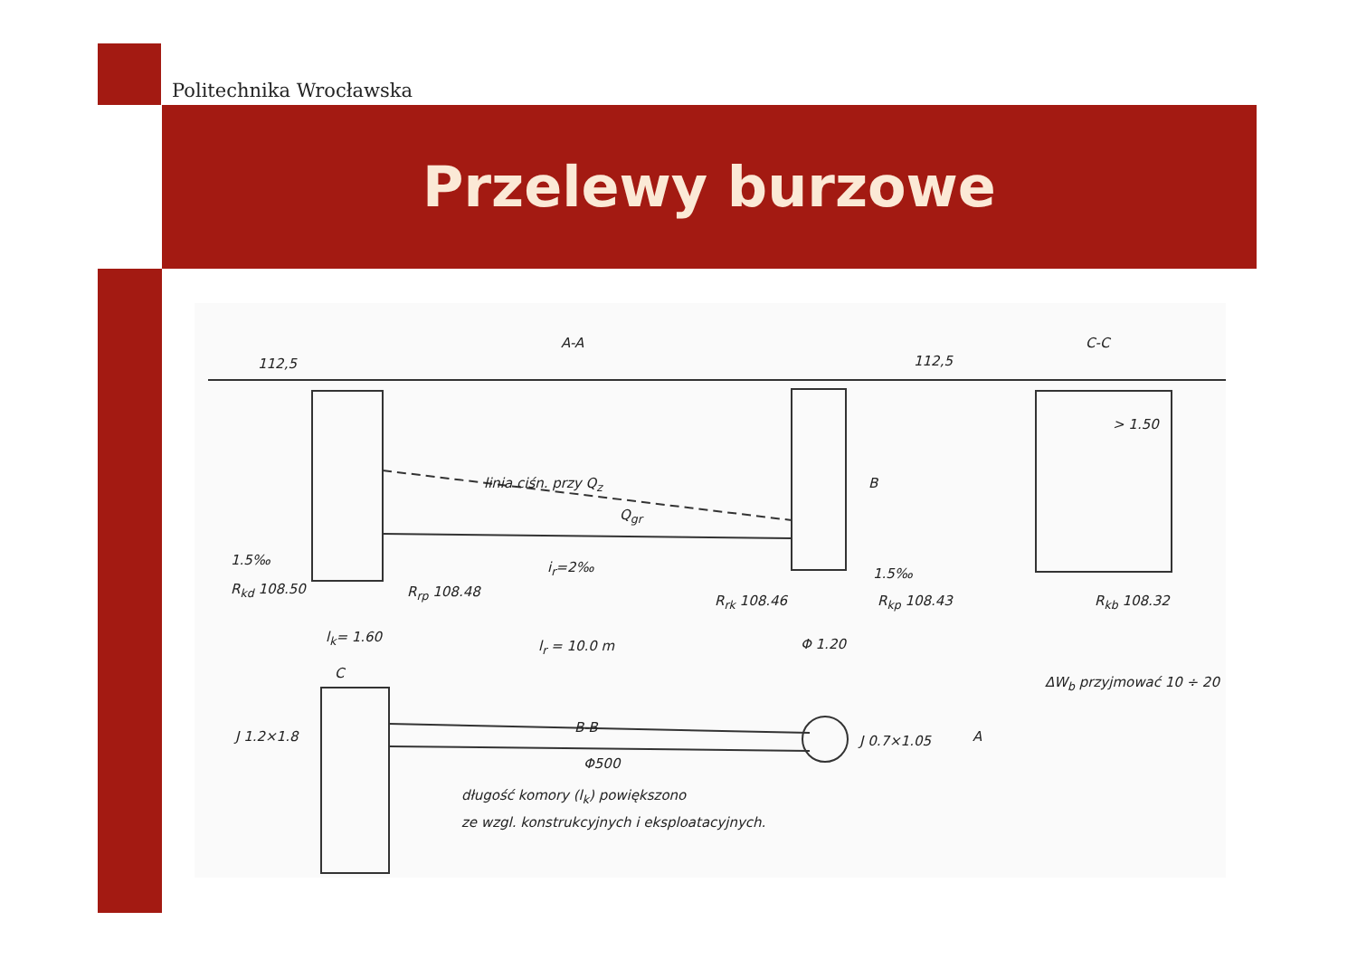Politechnika Wrocławska
Przelewy burzowe
A-A C-C
112,5 112,5
linia ciśn. przy Q<sub>z</sub>
Q<sub>gr</sub>
B
> 1.50
1.5‰ i<sub>r</sub>=2‰ 1.5‰
R<sub>kd</sub> 108.50 R<sub>rp</sub> 108.48
R<sub>rk</sub> 108.46 R<sub>kp</sub> 108.43 R<sub>kb</sub> 108.32
l<sub>k</sub>= 1.60
l<sub>r</sub> = 10.0 m Φ 1.20
ΔW<sub>b</sub> przyjmować 10 ÷ 20
C
B-B
J 1.2×1.8
Φ500
J 0.7×1.05 A
długość komory (l<sub>k</sub>) powiększono
ze wzgl. konstrukcyjnych i eksploatacyjnych.